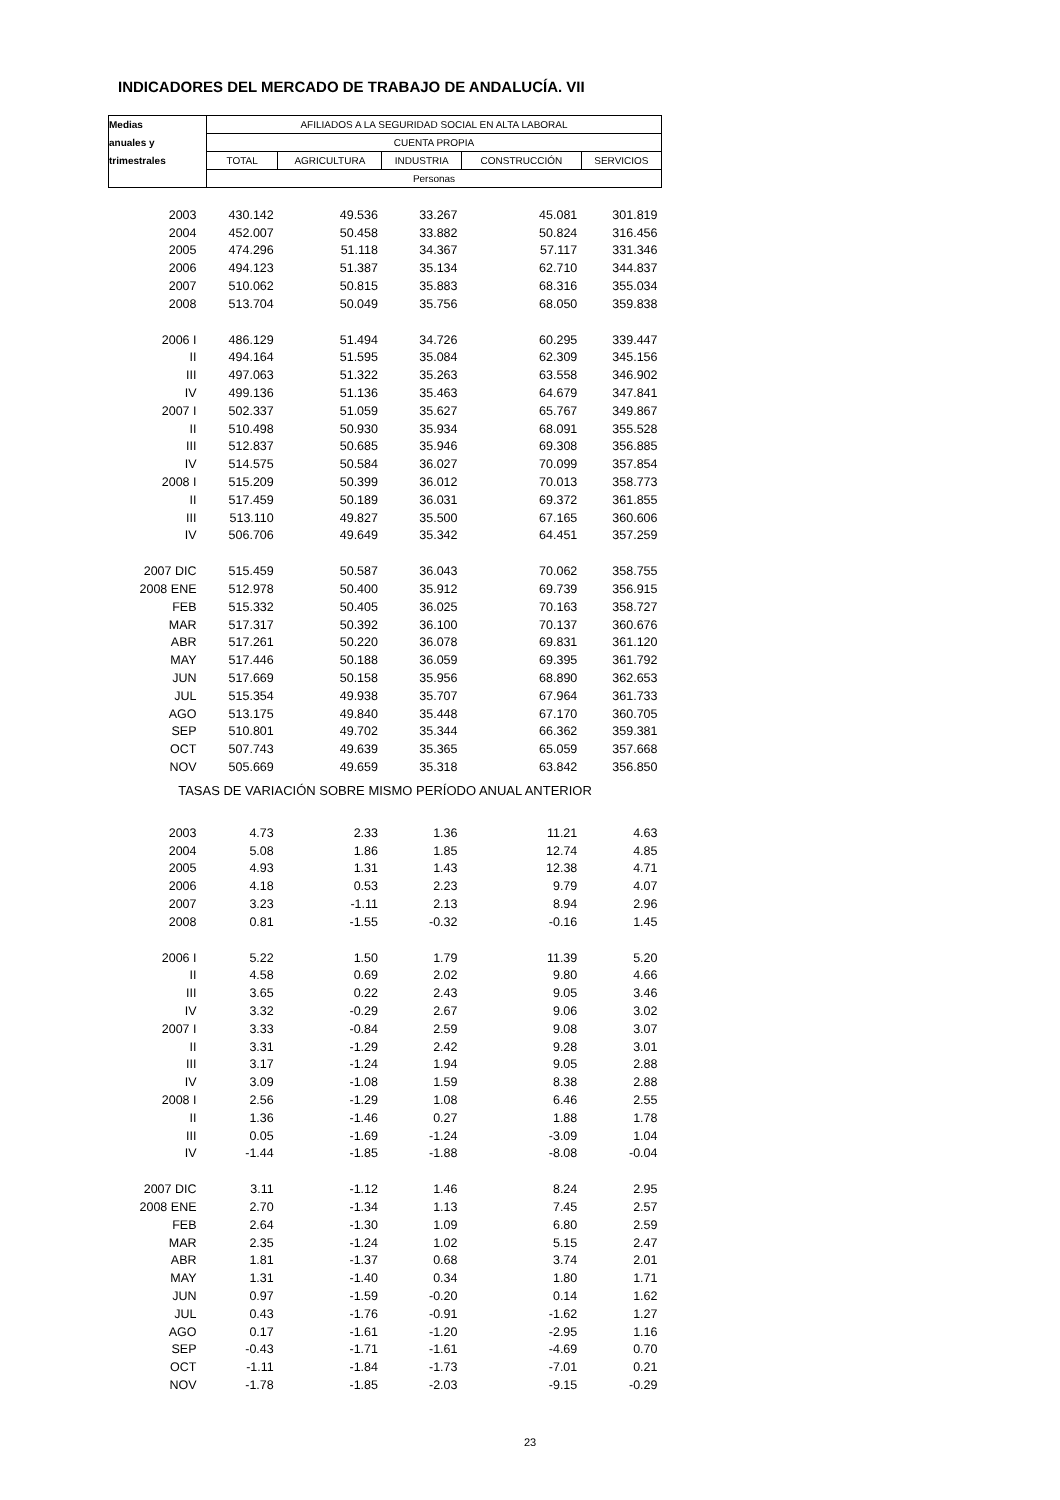INDICADORES DEL MERCADO DE TRABAJO DE ANDALUCÍA. VII
| Medias | AFILIADOS A LA SEGURIDAD SOCIAL EN ALTA LABORAL | | | | |
| --- | --- | --- | --- | --- | --- |
| anuales y | CUENTA PROPIA | | | | |
| trimestrales | TOTAL | AGRICULTURA | INDUSTRIA | CONSTRUCCIÓN | SERVICIOS |
| | Personas | | | | |
| 2003 | 430.142 | 49.536 | 33.267 | 45.081 | 301.819 |
| 2004 | 452.007 | 50.458 | 33.882 | 50.824 | 316.456 |
| 2005 | 474.296 | 51.118 | 34.367 | 57.117 | 331.346 |
| 2006 | 494.123 | 51.387 | 35.134 | 62.710 | 344.837 |
| 2007 | 510.062 | 50.815 | 35.883 | 68.316 | 355.034 |
| 2008 | 513.704 | 50.049 | 35.756 | 68.050 | 359.838 |
| 2006 I | 486.129 | 51.494 | 34.726 | 60.295 | 339.447 |
| II | 494.164 | 51.595 | 35.084 | 62.309 | 345.156 |
| III | 497.063 | 51.322 | 35.263 | 63.558 | 346.902 |
| IV | 499.136 | 51.136 | 35.463 | 64.679 | 347.841 |
| 2007 I | 502.337 | 51.059 | 35.627 | 65.767 | 349.867 |
| II | 510.498 | 50.930 | 35.934 | 68.091 | 355.528 |
| III | 512.837 | 50.685 | 35.946 | 69.308 | 356.885 |
| IV | 514.575 | 50.584 | 36.027 | 70.099 | 357.854 |
| 2008 I | 515.209 | 50.399 | 36.012 | 70.013 | 358.773 |
| II | 517.459 | 50.189 | 36.031 | 69.372 | 361.855 |
| III | 513.110 | 49.827 | 35.500 | 67.165 | 360.606 |
| IV | 506.706 | 49.649 | 35.342 | 64.451 | 357.259 |
| 2007 DIC | 515.459 | 50.587 | 36.043 | 70.062 | 358.755 |
| 2008 ENE | 512.978 | 50.400 | 35.912 | 69.739 | 356.915 |
| FEB | 515.332 | 50.405 | 36.025 | 70.163 | 358.727 |
| MAR | 517.317 | 50.392 | 36.100 | 70.137 | 360.676 |
| ABR | 517.261 | 50.220 | 36.078 | 69.831 | 361.120 |
| MAY | 517.446 | 50.188 | 36.059 | 69.395 | 361.792 |
| JUN | 517.669 | 50.158 | 35.956 | 68.890 | 362.653 |
| JUL | 515.354 | 49.938 | 35.707 | 67.964 | 361.733 |
| AGO | 513.175 | 49.840 | 35.448 | 67.170 | 360.705 |
| SEP | 510.801 | 49.702 | 35.344 | 66.362 | 359.381 |
| OCT | 507.743 | 49.639 | 35.365 | 65.059 | 357.668 |
| NOV | 505.669 | 49.659 | 35.318 | 63.842 | 356.850 |
| TASAS DE VARIACIÓN SOBRE MISMO PERÍODO ANUAL ANTERIOR | | | | | |
| 2003 | 4.73 | 2.33 | 1.36 | 11.21 | 4.63 |
| 2004 | 5.08 | 1.86 | 1.85 | 12.74 | 4.85 |
| 2005 | 4.93 | 1.31 | 1.43 | 12.38 | 4.71 |
| 2006 | 4.18 | 0.53 | 2.23 | 9.79 | 4.07 |
| 2007 | 3.23 | -1.11 | 2.13 | 8.94 | 2.96 |
| 2008 | 0.81 | -1.55 | -0.32 | -0.16 | 1.45 |
| 2006 I | 5.22 | 1.50 | 1.79 | 11.39 | 5.20 |
| II | 4.58 | 0.69 | 2.02 | 9.80 | 4.66 |
| III | 3.65 | 0.22 | 2.43 | 9.05 | 3.46 |
| IV | 3.32 | -0.29 | 2.67 | 9.06 | 3.02 |
| 2007 I | 3.33 | -0.84 | 2.59 | 9.08 | 3.07 |
| II | 3.31 | -1.29 | 2.42 | 9.28 | 3.01 |
| III | 3.17 | -1.24 | 1.94 | 9.05 | 2.88 |
| IV | 3.09 | -1.08 | 1.59 | 8.38 | 2.88 |
| 2008 I | 2.56 | -1.29 | 1.08 | 6.46 | 2.55 |
| II | 1.36 | -1.46 | 0.27 | 1.88 | 1.78 |
| III | 0.05 | -1.69 | -1.24 | -3.09 | 1.04 |
| IV | -1.44 | -1.85 | -1.88 | -8.08 | -0.04 |
| 2007 DIC | 3.11 | -1.12 | 1.46 | 8.24 | 2.95 |
| 2008 ENE | 2.70 | -1.34 | 1.13 | 7.45 | 2.57 |
| FEB | 2.64 | -1.30 | 1.09 | 6.80 | 2.59 |
| MAR | 2.35 | -1.24 | 1.02 | 5.15 | 2.47 |
| ABR | 1.81 | -1.37 | 0.68 | 3.74 | 2.01 |
| MAY | 1.31 | -1.40 | 0.34 | 1.80 | 1.71 |
| JUN | 0.97 | -1.59 | -0.20 | 0.14 | 1.62 |
| JUL | 0.43 | -1.76 | -0.91 | -1.62 | 1.27 |
| AGO | 0.17 | -1.61 | -1.20 | -2.95 | 1.16 |
| SEP | -0.43 | -1.71 | -1.61 | -4.69 | 0.70 |
| OCT | -1.11 | -1.84 | -1.73 | -7.01 | 0.21 |
| NOV | -1.78 | -1.85 | -2.03 | -9.15 | -0.29 |
23